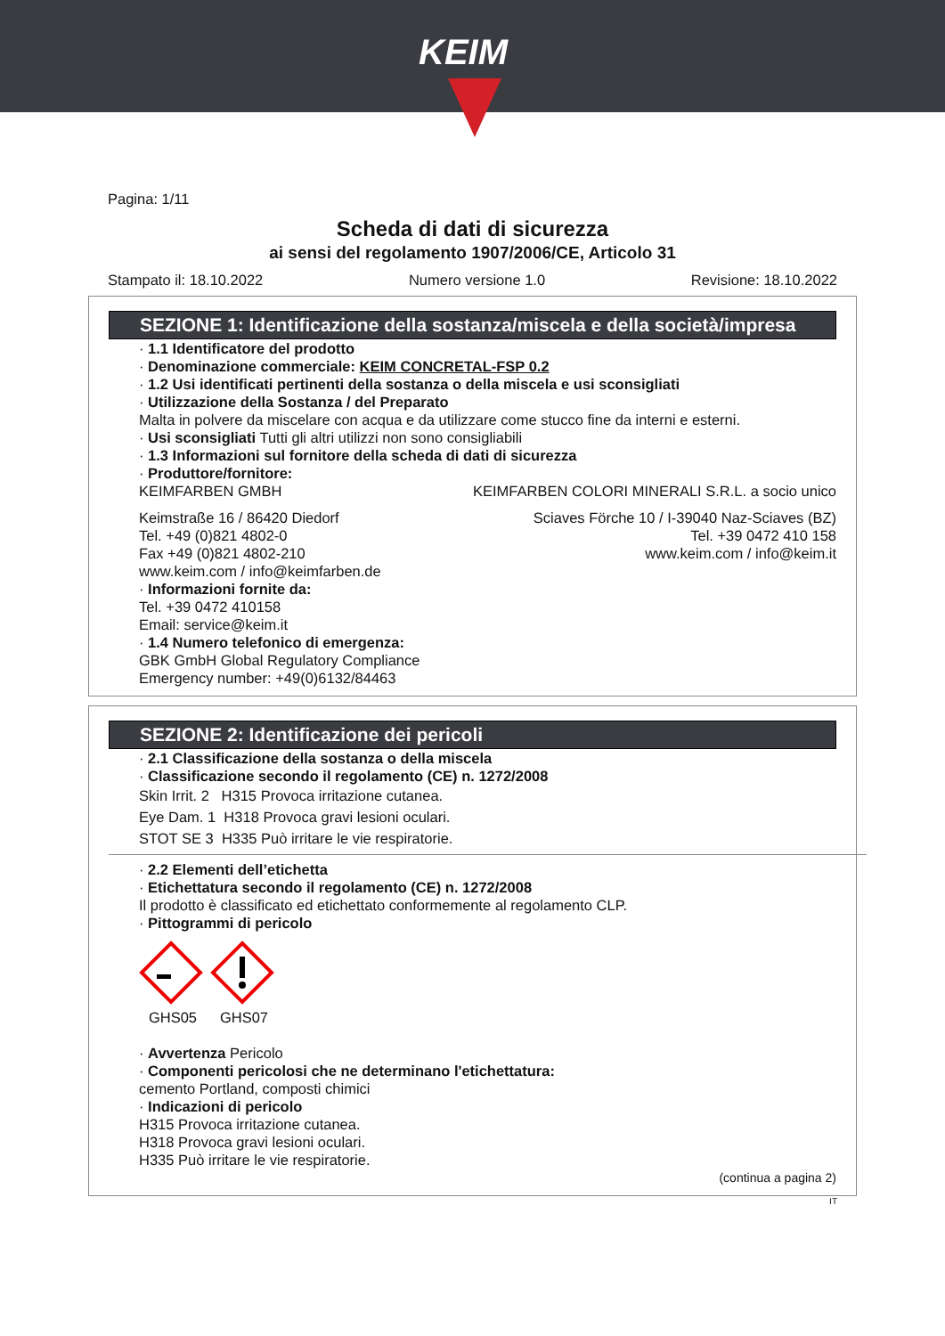KEIM
Pagina: 1/11
Scheda di dati di sicurezza
ai sensi del regolamento 1907/2006/CE, Articolo 31
Stampato il: 18.10.2022 Numero versione 1.0 Revisione: 18.10.2022
SEZIONE 1: Identificazione della sostanza/miscela e della società/impresa
· 1.1 Identificatore del prodotto
· Denominazione commerciale: KEIM CONCRETAL-FSP 0.2
· 1.2 Usi identificati pertinenti della sostanza o della miscela e usi sconsigliati
· Utilizzazione della Sostanza / del Preparato
Malta in polvere da miscelare con acqua e da utilizzare come stucco fine da interni e esterni.
· Usi sconsigliati Tutti gli altri utilizzi non sono consigliabili
· 1.3 Informazioni sul fornitore della scheda di dati di sicurezza
· Produttore/fornitore:
KEIMFARBEN GMBH KEIMFARBEN COLORI MINERALI S.R.L. a socio unico
Keimstraße 16 / 86420 Diedorf
Tel. +49 (0)821 4802-0
Fax +49 (0)821 4802-210
www.keim.com / info@keimfarben.de
Sciaves Förche 10 / I-39040 Naz-Sciaves (BZ)
Tel. +39 0472 410 158
www.keim.com / info@keim.it
· Informazioni fornite da:
Tel. +39 0472 410158
Email: service@keim.it
· 1.4 Numero telefonico di emergenza:
GBK GmbH Global Regulatory Compliance
Emergency number: +49(0)6132/84463
SEZIONE 2: Identificazione dei pericoli
· 2.1 Classificazione della sostanza o della miscela
· Classificazione secondo il regolamento (CE) n. 1272/2008
Skin Irrit. 2 H315 Provoca irritazione cutanea.
Eye Dam. 1 H318 Provoca gravi lesioni oculari.
STOT SE 3 H335 Può irritare le vie respiratorie.
· 2.2 Elementi dell’etichetta
· Etichettatura secondo il regolamento (CE) n. 1272/2008
Il prodotto è classificato ed etichettato conformemente al regolamento CLP.
· Pittogrammi di pericolo
GHS05
GHS07
· Avvertenza Pericolo
· Componenti pericolosi che ne determinano l'etichettatura:
cemento Portland, composti chimici
· Indicazioni di pericolo
H315 Provoca irritazione cutanea.
H318 Provoca gravi lesioni oculari.
H335 Può irritare le vie respiratorie.
(continua a pagina 2)
IT